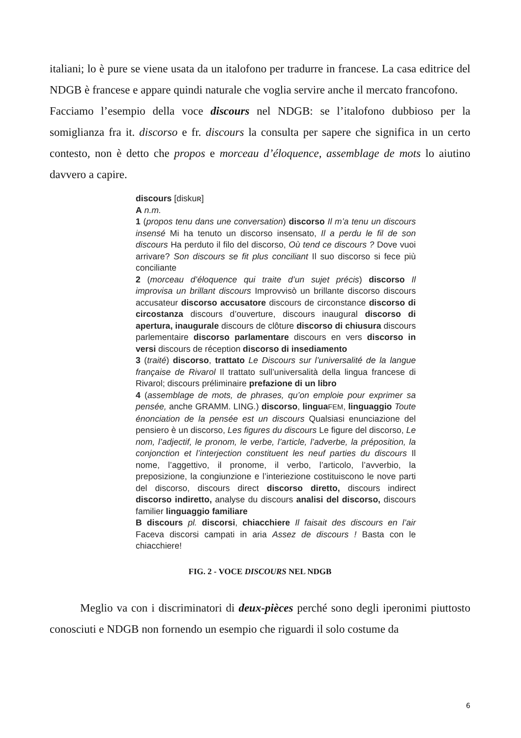italiani; lo è pure se viene usata da un italofono per tradurre in francese. La casa editrice del NDGB è francese e appare quindi naturale che voglia servire anche il mercato francofono.
Facciamo l’esempio della voce discours nel NDGB: se l’italofono dubbioso per la somiglianza fra it. discorso e fr. discours la consulta per sapere che significa in un certo contesto, non è detto che propos e morceau d’éloquence, assemblage de mots lo aiutino davvero a capire.
discours [diskuʀ]
A n.m.
1 (propos tenu dans une conversation) discorso Il m’a tenu un discours insensé Mi ha tenuto un discorso insensato, Il a perdu le fil de son discours Ha perduto il filo del discorso, Où tend ce discours ? Dove vuoi arrivare? Son discours se fit plus conciliant Il suo discorso si fece più conciliante
2 (morceau d’éloquence qui traite d’un sujet précis) discorso Il improvisa un brillant discours Improvvisò un brillante discorso discours accusateur discorso accusatore discours de circonstance discorso di circostanza discours d’ouverture, discours inaugural discorso di apertura, inaugurale discours de clôture discorso di chiusura discours parlementaire discorso parlamentare discours en vers discorso in versi discours de réception discorso di insediamento
3 (traité) discorso, trattato Le Discours sur l’universalité de la langue française de Rivarol Il trattato sull’universalità della lingua francese di Rivarol; discours préliminaire prefazione di un libro
4 (assemblage de mots, de phrases, qu’on emploie pour exprimer sa pensée, anche GRAMM. LING.) discorso, lingua FEM, linguaggio Toute énonciation de la pensée est un discours Qualsiasi enunciazione del pensiero è un discorso, Les figures du discours Le figure del discorso, Le nom, l’adjectif, le pronom, le verbe, l’article, l’adverbe, la préposition, la conjonction et l’interjection constituent les neuf parties du discours Il nome, l’aggettivo, il pronome, il verbo, l’articolo, l’avverbio, la preposizione, la congiunzione e l’interiezione costituiscono le nove parti del discorso, discours direct discorso diretto, discours indirect discorso indiretto, analyse du discours analisi del discorso, discours familier linguaggio familiare
B discours pl. discorsi, chiacchiere Il faisait des discours en l’air Faceva discorsi campati in aria Assez de discours ! Basta con le chiacchiere!
FIG. 2 - VOCE DISCOURS NEL NDGB
Meglio va con i discriminatori di deux-pièces perché sono degli iperonimi piuttosto conosciuti e NDGB non fornendo un esempio che riguardi il solo costume da
6